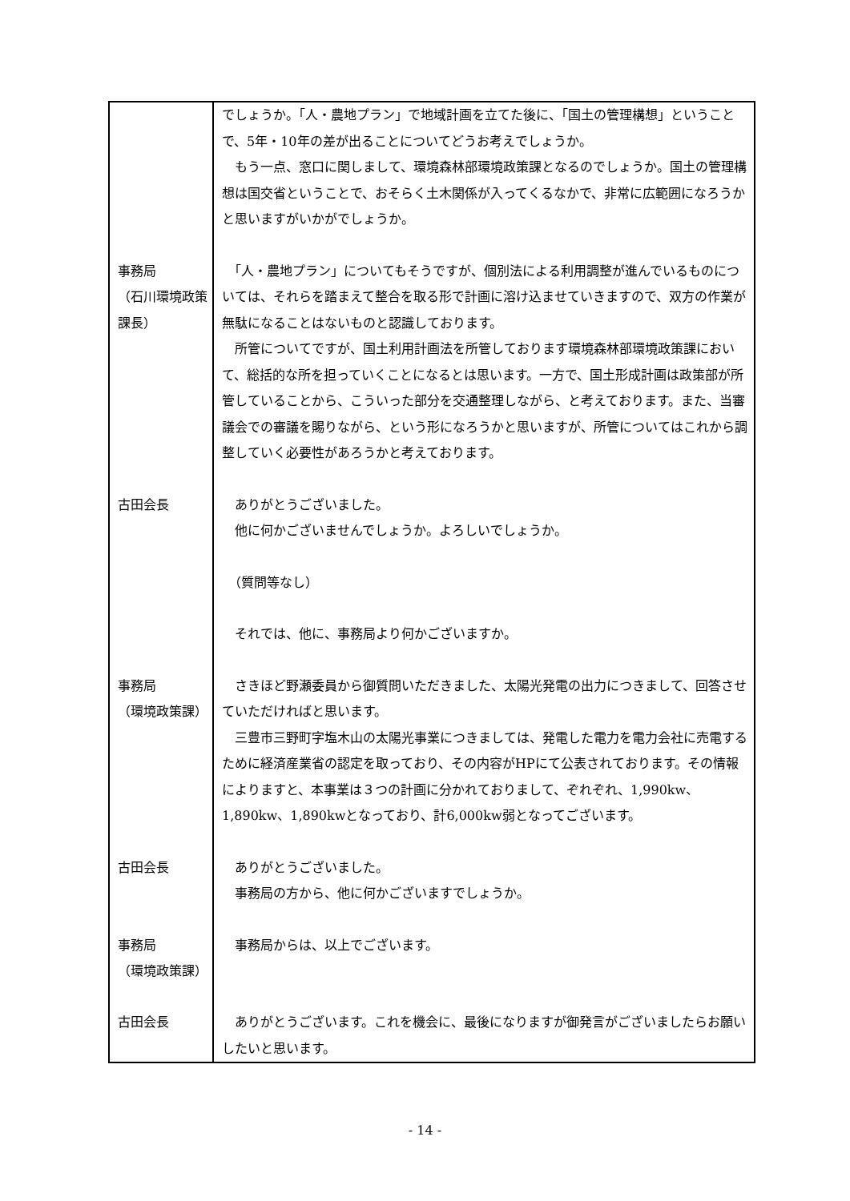| | でしょうか。「人・農地プラン」で地域計画を立てた後に、「国土の管理構想」ということで、5年・10年の差が出ることについてどうお考えでしょうか。 もう一点、窓口に関しまして、環境森林部環境政策課となるのでしょうか。国土の管理構想は国交省ということで、おそらく土木関係が入ってくるなかで、非常に広範囲になろうかと思いますがいかがでしょうか。 |
| 事務局 （石川環境政策課長） | 「人・農地プラン」についてもそうですが、個別法による利用調整が進んでいるものについては、それらを踏まえて整合を取る形で計画に溶け込ませていきますので、双方の作業が無駄になることはないものと認識しております。 所管についてですが、国土利用計画法を所管しております環境森林部環境政策課において、総括的な所を担っていくことになるとは思います。一方で、国土形成計画は政策部が所管していることから、こういった部分を交通整理しながら、と考えております。また、当審議会での審議を賜りながら、という形になろうかと思いますが、所管についてはこれから調整していく必要性があろうかと考えております。 |
| 古田会長 | ありがとうございました。 他に何かございませんでしょうか。よろしいでしょうか。 （質問等なし） それでは、他に、事務局より何かございますか。 |
| 事務局 （環境政策課） | さきほど野瀬委員から御質問いただきました、太陽光発電の出力につきまして、回答させていただければと思います。 三豊市三野町字塩木山の太陽光事業につきましては、発電した電力を電力会社に売電するために経済産業省の認定を取っており、その内容がHPにて公表されております。その情報によりますと、本事業は３つの計画に分かれておりまして、ぞれぞれ、1,990kw、1,890kw、1,890kwとなっており、計6,000kw弱となってございます。 |
| 古田会長 | ありがとうございました。 事務局の方から、他に何かございますでしょうか。 |
| 事務局 （環境政策課） | 事務局からは、以上でございます。 |
| 古田会長 | ありがとうございます。これを機会に、最後になりますが御発言がございましたらお願いしたいと思います。 |
- 14 -